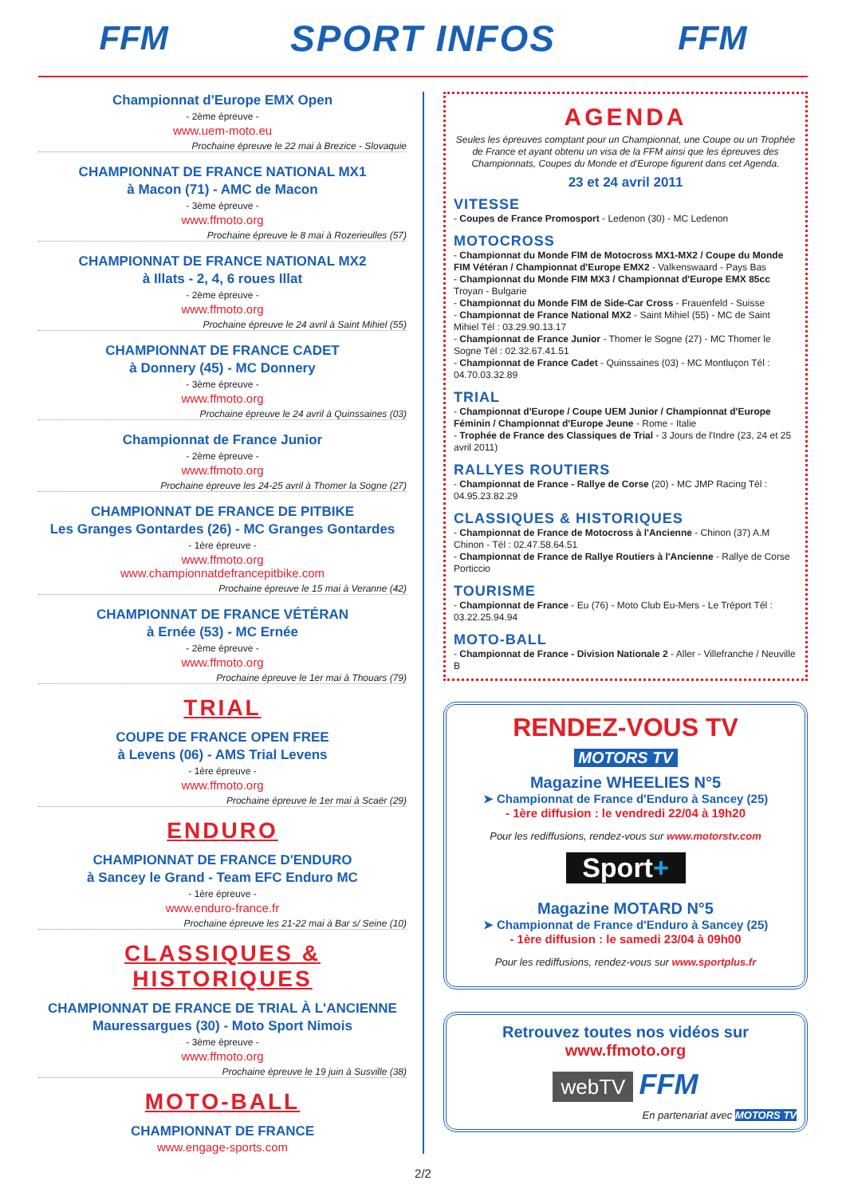FFM SPORT INFOS FFM
Championnat d'Europe EMX Open
- 2ème épreuve -
www.uem-moto.eu
Prochaine épreuve le 22 mai à Brezice - Slovaquie
CHAMPIONNAT DE FRANCE NATIONAL MX1
à Macon (71) - AMC de Macon
- 3ème épreuve -
www.ffmoto.org
Prochaine épreuve le 8 mai à Rozerieulles (57)
CHAMPIONNAT DE FRANCE NATIONAL MX2
à Illats - 2, 4, 6 roues Illat
- 2ème épreuve -
www.ffmoto.org
Prochaine épreuve le 24 avril à Saint Mihiel (55)
CHAMPIONNAT DE FRANCE CADET
à Donnery (45) - MC Donnery
- 3ème épreuve -
www.ffmoto.org
Prochaine épreuve le 24 avril à Quinssaines (03)
Championnat de France Junior
- 2ème épreuve -
www.ffmoto.org
Prochaine épreuve les 24-25 avril à Thomer la Sogne (27)
CHAMPIONNAT DE FRANCE DE PITBIKE
Les Granges Gontardes (26) - MC Granges Gontardes
- 1ère épreuve -
www.ffmoto.org
www.championnatdefrancepitbike.com
Prochaine épreuve le 15 mai à Veranne (42)
CHAMPIONNAT DE FRANCE VÉTÉRAN
à Ernée (53) - MC Ernée
- 2ème épreuve -
www.ffmoto.org
Prochaine épreuve le 1er mai à Thouars (79)
TRIAL
COUPE DE FRANCE OPEN FREE
à Levens (06) - AMS Trial Levens
- 1ère épreuve -
www.ffmoto.org
Prochaine épreuve le 1er mai à Scaër (29)
ENDURO
CHAMPIONNAT DE FRANCE D'ENDURO
à Sancey le Grand - Team EFC Enduro MC
- 1ère épreuve -
www.enduro-france.fr
Prochaine épreuve les 21-22 mai à Bar s/ Seine (10)
CLASSIQUES &
HISTORIQUES
CHAMPIONNAT DE FRANCE DE TRIAL À L'ANCIENNE
Mauressargues (30) - Moto Sport Nimois
- 3ème épreuve -
www.ffmoto.org
Prochaine épreuve le 19 juin à Susville (38)
MOTO-BALL
CHAMPIONNAT DE FRANCE
www.engage-sports.com
AGENDA
Seules les épreuves comptant pour un Championnat, une Coupe ou un Trophée de France et ayant obtenu un visa de la FFM ainsi que les épreuves des Championnats, Coupes du Monde et d'Europe figurent dans cet Agenda.
23 et 24 avril 2011
VITESSE
- Coupes de France Promosport - Ledenon (30) - MC Ledenon
MOTOCROSS
- Championnat du Monde FIM de Motocross MX1-MX2 / Coupe du Monde FIM Vétéran / Championnat d'Europe EMX2 - Valkenswaard - Pays Bas
- Championnat du Monde FIM MX3 / Championnat d'Europe EMX 85cc Troyan - Bulgarie
- Championnat du Monde FIM de Side-Car Cross - Frauenfeld - Suisse
- Championnat de France National MX2 - Saint Mihiel (55) - MC de Saint Mihiel Tél : 03.29.90.13.17
- Championnat de France Junior - Thomer le Sogne (27) - MC Thomer le Sogne Tél : 02.32.67.41.51
- Championnat de France Cadet - Quinssaines (03) - MC Montluçon Tél : 04.70.03.32.89
TRIAL
- Championnat d'Europe / Coupe UEM Junior / Championnat d'Europe Féminin / Championnat d'Europe Jeune - Rome - Italie
- Trophée de France des Classiques de Trial - 3 Jours de l'Indre (23, 24 et 25 avril 2011)
RALLYES ROUTIERS
- Championnat de France - Rallye de Corse (20) - MC JMP Racing Tél : 04.95.23.82.29
CLASSIQUES & HISTORIQUES
- Championnat de France de Motocross à l'Ancienne - Chinon (37) A.M Chinon - Tél : 02.47.58.64.51
- Championnat de France de Rallye Routiers à l'Ancienne - Rallye de Corse Porticcio
TOURISME
- Championnat de France - Eu (76) - Moto Club Eu-Mers - Le Tréport Tél : 03.22.25.94.94
MOTO-BALL
- Championnat de France - Division Nationale 2 - Aller - Villefranche / Neuville B
RENDEZ-VOUS TV
MOTORS TV
Magazine WHEELIES N°5
➤ Championnat de France d'Enduro à Sancey (25)
- 1ère diffusion : le vendredi 22/04 à 19h20
Pour les rediffusions, rendez-vous sur www.motorstv.com
Sport+
Magazine MOTARD N°5
➤ Championnat de France d'Enduro à Sancey (25)
- 1ère diffusion : le samedi 23/04 à 09h00
Pour les rediffusions, rendez-vous sur www.sportplus.fr
Retrouvez toutes nos vidéos sur
www.ffmoto.org
webTV FFM
En partenariat avec MOTORS TV
2/2